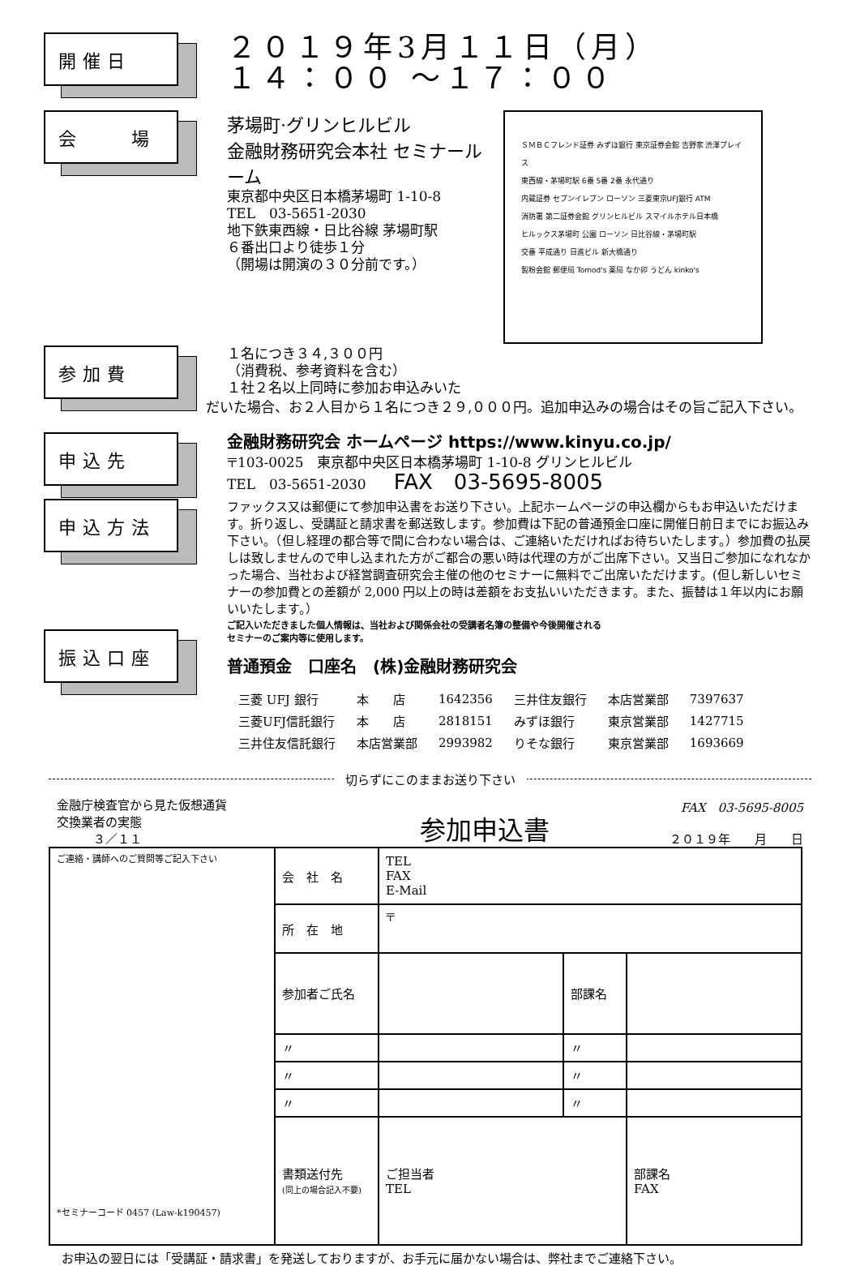開催日
２０１９年3月１１日（月）
１４：００ ～１７：００
会　　場
ＳＭＢＣフレンド証券 みずほ銀行 東京証券会館 吉野家 渋澤プレイス
東西線・茅場町駅 6番 5番 2番 永代通り
内蔵証券 セブンイレブン ローソン 三菱東京UFJ銀行 ATM
消防署 第二証券会館 グリンヒルビル スマイルホテル日本橋
ヒルックス茅場町 公園 ローソン 日比谷線・茅場町駅
交番 平成通り 日進ビル 新大橋通り
製粉会館 郵便局 Tomod's 薬局 なか卯 うどん kinko's
茅場町·グリンヒルビル
金融財務研究会本社 セミナールーム
東京都中央区日本橋茅場町 1-10-8
TEL　03-5651-2030
地下鉄東西線・日比谷線 茅場町駅
６番出口より徒歩１分
（開場は開演の３０分前です。）
参加費
１名につき３４,３００円
（消費税、参考資料を含む）
１社２名以上同時に参加お申込みいた
だいた場合、お２人目から１名につき２９,０００円。追加申込みの場合はその旨ご記入下さい。
申込先
金融財務研究会 ホームページ https://www.kinyu.co.jp/
〒103-0025　東京都中央区日本橋茅場町 1-10-8 グリンヒルビル
TEL　03-5651-2030　　FAX　03-5695-8005
申込方法
ファックス又は郵便にて参加申込書をお送り下さい。上記ホームページの申込欄からもお申込いただけます。折り返し、受講証と請求書を郵送致します。参加費は下記の普通預金口座に開催日前日までにお振込み下さい。（但し経理の都合等で間に合わない場合は、ご連絡いただければお待ちいたします。）参加費の払戻しは致しませんので申し込まれた方がご都合の悪い時は代理の方がご出席下さい。又当日ご参加になれなかった場合、当社および経営調査研究会主催の他のセミナーに無料でご出席いただけます。(但し新しいセミナーの参加費との差額が 2,000 円以上の時は差額をお支払いいただきます。また、振替は１年以内にお願いいたします。）
振込口座
ご記入いただきました個人情報は、当社および関係会社の受講者名簿の整備や今後開催される
セミナーのご案内等に使用します。
普通預金　口座名　(株)金融財務研究会
| 三菱 UFJ 銀行 | 本 店 | 1642356 | 三井住友銀行 | 本店営業部 | 7397637 |
| 三菱UFJ信託銀行 | 本 店 | 2818151 | みずほ銀行 | 東京営業部 | 1427715 |
| 三井住友信託銀行 | 本店営業部 | 2993982 | りそな銀行 | 東京営業部 | 1693669 |
切らずにこのままお送り下さい
金融庁検査官から見た仮想通貨
交換業者の実態
　　　３／１１
参加申込書
FAX　03-5695-8005
２０１９年　　月　　日
| ご連絡・講師へのご質問等ご記入下さい *セミナーコード 0457 (Law-k190457) | 会 社 名 | TEL FAX E-Mail | | |
| | 所 在 地 | 〒 | | |
| | 参加者ご氏名 | | 部課名 | |
| | 〃 | | 〃 | |
| | 〃 | | 〃 | |
| | 〃 | | 〃 | |
| | 書類送付先 (同上の場合記入不要) | ご担当者 TEL | | 部課名 FAX |
お申込の翌日には「受講証・請求書」を発送しておりますが、お手元に届かない場合は、弊社までご連絡下さい。